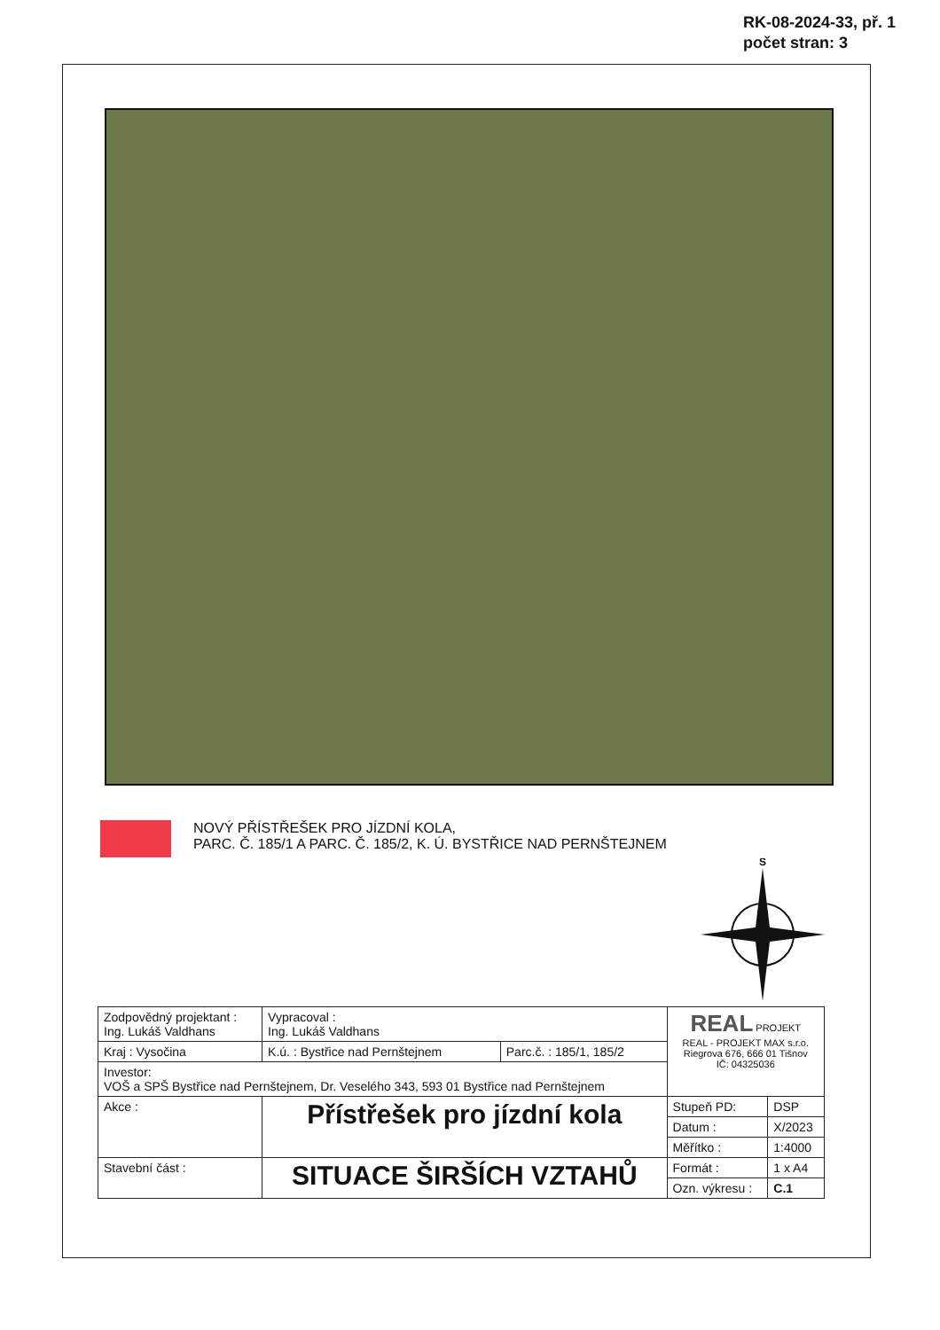RK-08-2024-33, př. 1
počet stran: 3
NOVÝ PŘÍSTŘEŠEK PRO JÍZDNÍ KOLA,
PARC. Č. 185/1 A PARC. Č. 185/2, K. Ú. BYSTŘICE NAD PERNŠTEJNEM
S
| Zodpovědný projektant : Ing. Lukáš Valdhans | | Vypracoval : Ing. Lukáš Valdhans | | REAL PROJEKT REAL - PROJEKT MAX s.r.o. Riegrova 676, 666 01 Tišnov IČ: 04325036 | |
| Kraj : Vysočina | | K.ú. : Bystřice nad Pernštejnem | Parc.č. : 185/1, 185/2 | | |
| Investor: VOŠ a SPŠ Bystřice nad Pernštejnem, Dr. Veselého 343, 593 01 Bystřice nad Pernštejnem | | | | | |
| Akce : | Přístřešek pro jízdní kola | | | Stupeň PD: | DSP |
| | | | | Datum : | X/2023 |
| | | | | Měřítko : | 1:4000 |
| Stavební část : | SITUACE ŠIRŠÍCH VZTAHŮ | | | Formát : | 1 x A4 |
| | | | | Ozn. výkresu : | C.1 |